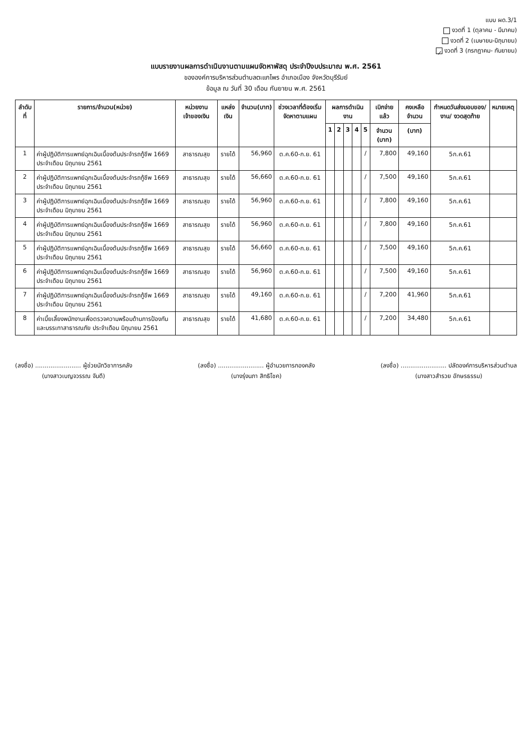แบบ ผด.3/1
งวดที่ 1 (ตุลาคม - มีนาคม)
งวดที่ 2 (เมษายน-มิถุนายน)
✓ งวดที่ 3 (กรกฎาคม- กันยายน)
แบบรายงานผลการดำเนินงานตามแผนจัดหาพัสดุ ประจำปีงบประมาณ พ.ศ. 2561
ขององค์การบริหารส่วนตำบลตะแกไพร อำเภอเมือง จังหวัดบุรีรัมย์
ข้อมูล ณ วันที่ 30 เดือน กันยายน พ.ศ. 2561
| ลำดับที่ | รายการ/จำนวน(หน่วย) | หน่วยงานเจ้าของเงิน | แหล่งเงิน | จำนวน(บาท) | ช่วงเวลาที่ต้องเริ่มจัดหาตามแผน | ผลการดำเนินงาน | | | | | เบิกจ่ายแล้ว | คงเหลือจำนวน | กำหนดวันส่งมอบของ/งาน/ งวดสุดท้าย | หมายเหตุ |
| --- | --- | --- | --- | --- | --- | --- | --- | --- | --- | --- | --- | --- | --- | --- |
| | | | | | | 1 | 2 | 3 | 4 | 5 | จำนวน (บาท) | (บาท) | | |
| 1 | ค่าผู้ปฏิบัติการแพทย์ฉุกเฉินเบื้องต้นประจำรถกู้ชีพ 1669 ประจำเดือน มิถุนายน 2561 | สาธารณสุข | รายได้ | 56,960 | ต.ค.60-ก.ย. 61 | | | | | / | 7,800 | 49,160 | 5ก.ค.61 | |
| 2 | ค่าผู้ปฏิบัติการแพทย์ฉุกเฉินเบื้องต้นประจำรถกู้ชีพ 1669 ประจำเดือน มิถุนายน 2561 | สาธารณสุข | รายได้ | 56,660 | ต.ค.60-ก.ย. 61 | | | | | / | 7,500 | 49,160 | 5ก.ค.61 | |
| 3 | ค่าผู้ปฏิบัติการแพทย์ฉุกเฉินเบื้องต้นประจำรถกู้ชีพ 1669 ประจำเดือน มิถุนายน 2561 | สาธารณสุข | รายได้ | 56,960 | ต.ค.60-ก.ย. 61 | | | | | / | 7,800 | 49,160 | 5ก.ค.61 | |
| 4 | ค่าผู้ปฏิบัติการแพทย์ฉุกเฉินเบื้องต้นประจำรถกู้ชีพ 1669 ประจำเดือน มิถุนายน 2561 | สาธารณสุข | รายได้ | 56,960 | ต.ค.60-ก.ย. 61 | | | | | / | 7,800 | 49,160 | 5ก.ค.61 | |
| 5 | ค่าผู้ปฏิบัติการแพทย์ฉุกเฉินเบื้องต้นประจำรถกู้ชีพ 1669 ประจำเดือน มิถุนายน 2561 | สาธารณสุข | รายได้ | 56,660 | ต.ค.60-ก.ย. 61 | | | | | / | 7,500 | 49,160 | 5ก.ค.61 | |
| 6 | ค่าผู้ปฏิบัติการแพทย์ฉุกเฉินเบื้องต้นประจำรถกู้ชีพ 1669 ประจำเดือน มิถุนายน 2561 | สาธารณสุข | รายได้ | 56,960 | ต.ค.60-ก.ย. 61 | | | | | / | 7,500 | 49,160 | 5ก.ค.61 | |
| 7 | ค่าผู้ปฏิบัติการแพทย์ฉุกเฉินเบื้องต้นประจำรถกู้ชีพ 1669 ประจำเดือน มิถุนายน 2561 | สาธารณสุข | รายได้ | 49,160 | ต.ค.60-ก.ย. 61 | | | | | / | 7,200 | 41,960 | 5ก.ค.61 | |
| 8 | ค่าเบี้ยเลี้ยงพนักงานเพื่อตรวจความพร้อมด้านการป้องกันและบรรเทาสาธารณภัย ประจำเดือน มิถุนายน 2561 | สาธารณสุข | รายได้ | 41,680 | ต.ค.60-ก.ย. 61 | | | | | / | 7,200 | 34,480 | 5ก.ค.61 | |
(ลงชื่อ) ........................ ผู้ช่วยนักวิชาการคลัง
(นางสาวเบญจวรรณ จันดี)
(ลงชื่อ) ........................ ผู้อำนวยการกองคลัง
(นางรุ่งนภา สิทธิโชค)
(ลงชื่อ) ........................ ปลัดองค์การบริหารส่วนตำบล
(นางสาวสำรวย อักษรธรรม)